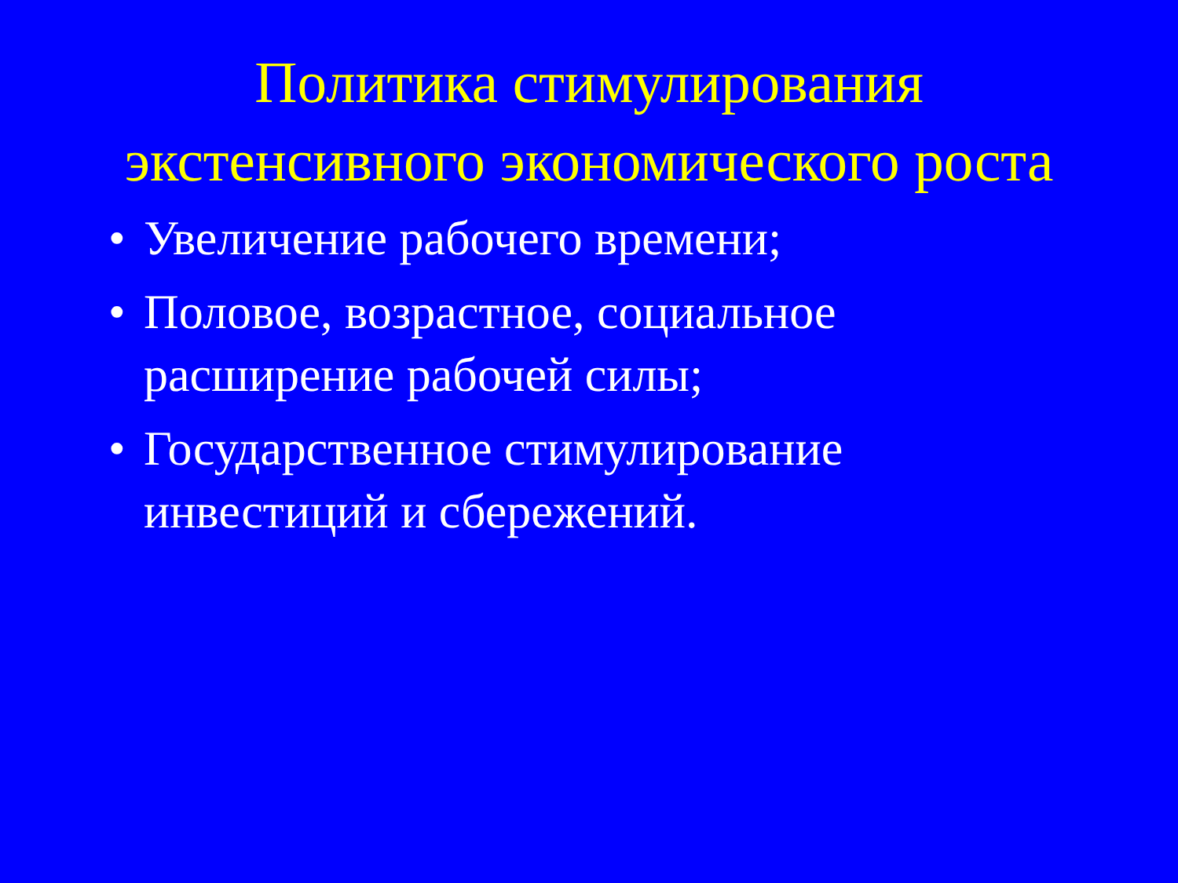Политика стимулирования экстенсивного экономического роста
• Увеличение рабочего времени;
• Половое, возрастное, социальное расширение рабочей силы;
• Государственное стимулирование инвестиций и сбережений.